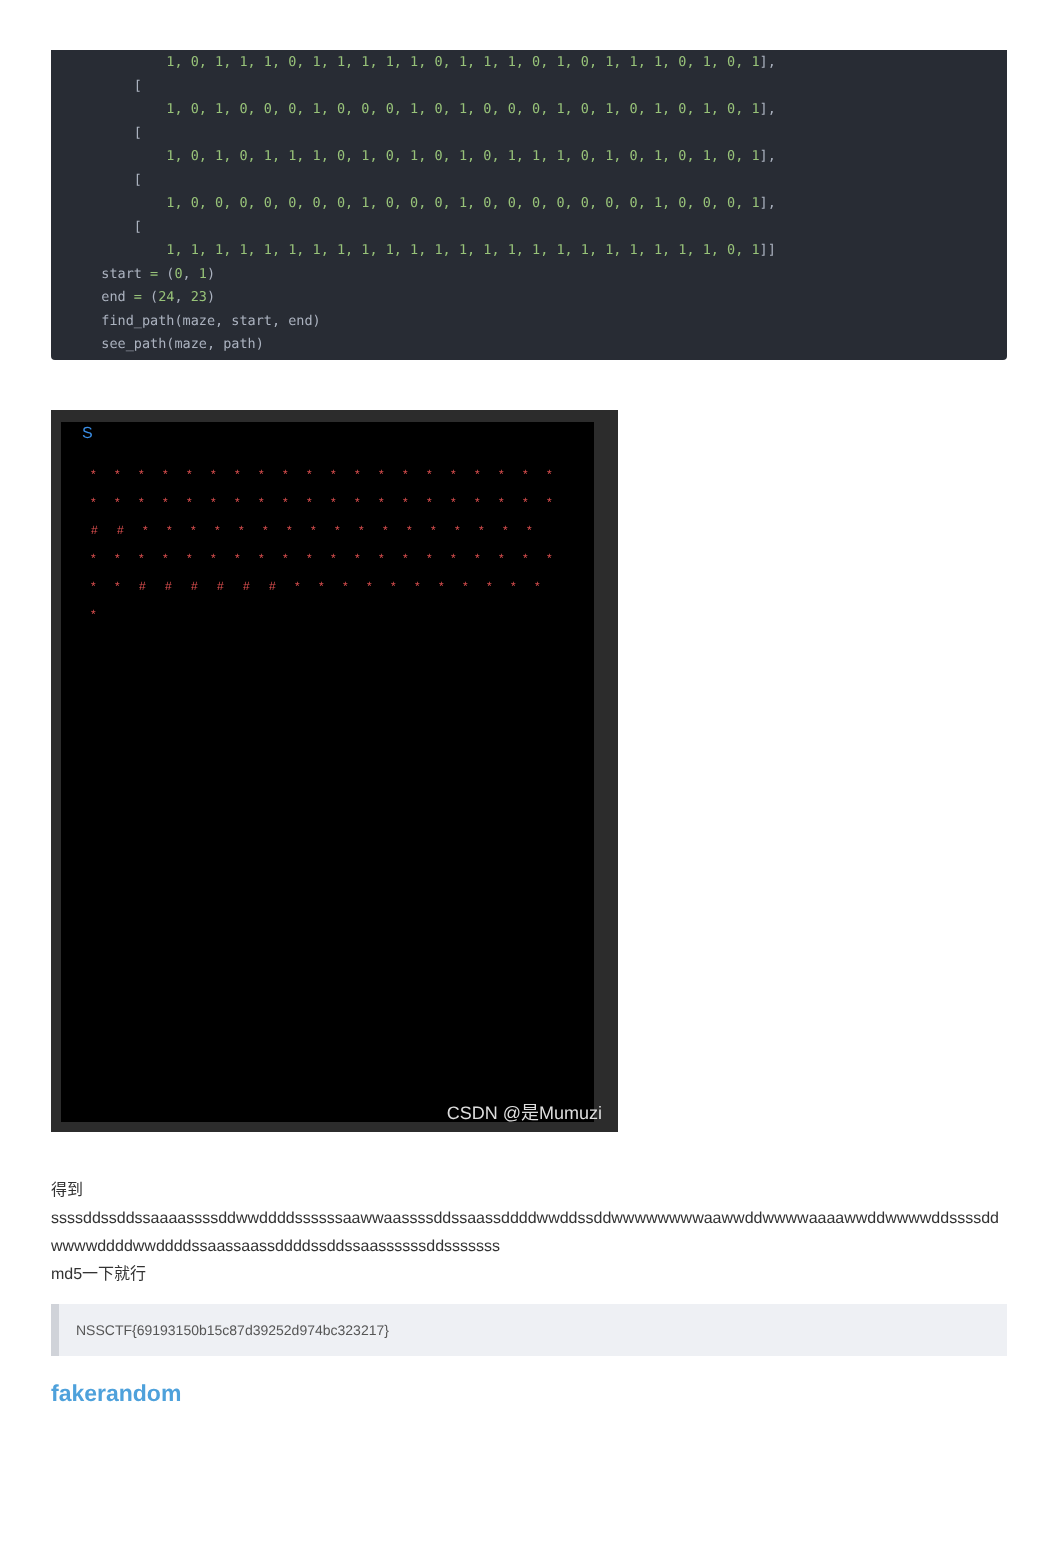1, 0, 1, 1, 1, 0, 1, 1, 1, 1, 1, 0, 1, 1, 1, 0, 1, 0, 1, 1, 1, 0, 1, 0, 1],
      [
          1, 0, 1, 0, 0, 0, 1, 0, 0, 0, 1, 0, 1, 0, 0, 0, 1, 0, 1, 0, 1, 0, 1, 0, 1],
      [
          1, 0, 1, 0, 1, 1, 1, 0, 1, 0, 1, 0, 1, 0, 1, 1, 1, 0, 1, 0, 1, 0, 1, 0, 1],
      [
          1, 0, 0, 0, 0, 0, 0, 0, 1, 0, 0, 0, 1, 0, 0, 0, 0, 0, 0, 0, 1, 0, 0, 0, 1],
      [
          1, 1, 1, 1, 1, 1, 1, 1, 1, 1, 1, 1, 1, 1, 1, 1, 1, 1, 1, 1, 1, 1, 1, 0, 1]]
  start = (0, 1)
  end = (24, 23)
  find_path(maze, start, end)
  see_path(maze, path)
S
* * * * * * * * * * * * * * * * * * * * * * * * * * * * * * * * * * * * * * * * # # * * * * * * * * * * * * * * * * * * * * * * * * * * * * * * * * * * * * * * * # # # # # # * * * * * * * * * * * *
CSDN @是Mumuzi
得到
ssssddssddssaaaassssddwwddddssssssaawwaassssddssaassddddwwddssddwwwwwwwwaawwddwwwwaaaawwddwwwwddssssddwwwwddddwwddddssaassaassddddssddssaassssssddsssssss
md5一下就行
NSSCTF{69193150b15c87d39252d974bc323217}
fakerandom